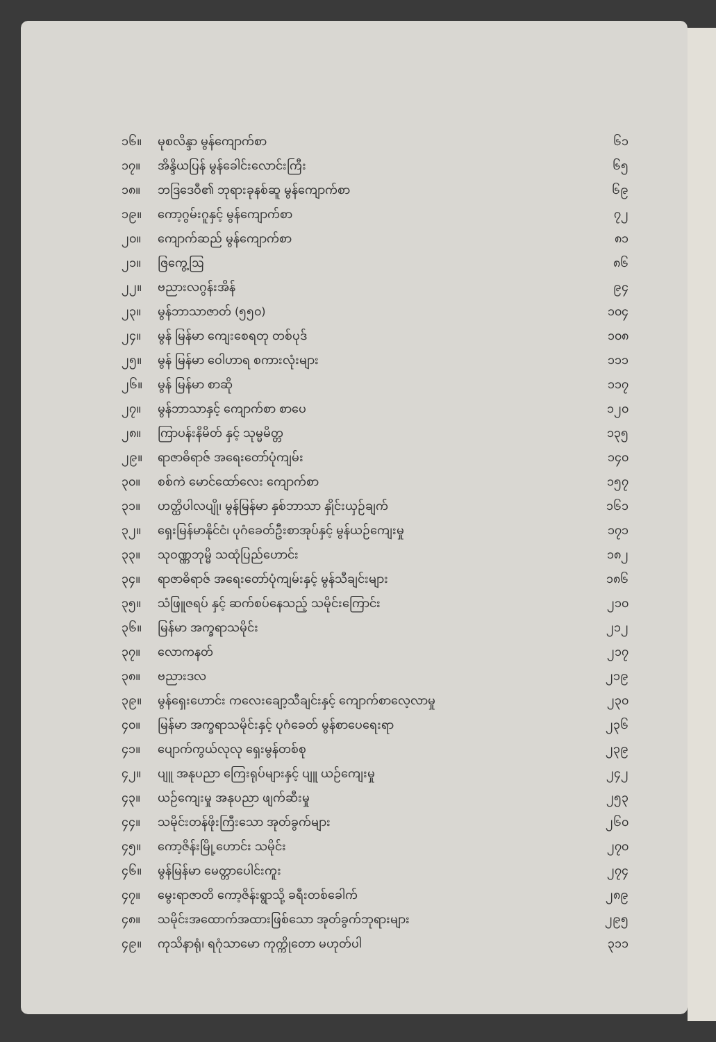| ၁၆။ | မုစလိန္ဒာ မွန်ကျောက်စာ | ၆၁ |
| ၁၇။ | အိန္ဒိယပြန် မွန်ခေါင်းလောင်းကြီး | ၆၅ |
| ၁၈။ | ဘဒြဒေဝီ၏ ဘုရားခုနစ်ဆူ မွန်ကျောက်စာ | ၆၉ |
| ၁၉။ | ကော့ဂွမ်းဂူနှင့် မွန်ကျောက်စာ | ၇၂ |
| ၂၀။ | ကျောက်ဆည် မွန်ကျောက်စာ | ၈၁ |
| ၂၁။ | ဇြကွေ့ဩ | ၈၆ |
| ၂၂။ | ဗညားလဂွန်းအိန် | ၉၄ |
| ၂၃။ | မွန်ဘာသာဇာတ် (၅၅၀) | ၁၀၄ |
| ၂၄။ | မွန် မြန်မာ ကျေးစေရတု တစ်ပုဒ် | ၁၀၈ |
| ၂၅။ | မွန် မြန်မာ ဝေါဟာရ စကားလုံးများ | ၁၁၁ |
| ၂၆။ | မွန် မြန်မာ စာဆို | ၁၁၇ |
| ၂၇။ | မွန်ဘာသာနှင့် ကျောက်စာ စာပေ | ၁၂၀ |
| ၂၈။ | ကြာပန်းနိမိတ် နှင့် သုမ္မမိတ္တ | ၁၃၅ |
| ၂၉။ | ရာဇာဓိရာဇ် အရေးတော်ပုံကျမ်း | ၁၄၀ |
| ၃၀။ | စစ်ကဲ မောင်ထော်လေး ကျောက်စာ | ၁၅၇ |
| ၃၁။ | ဟတ္ထိပါလပျို၊ မွန်မြန်မာ နှစ်ဘာသာ နှိုင်းယှဉ်ချက် | ၁၆၁ |
| ၃၂။ | ရှေးမြန်မာနိုင်ငံ၊ ပုဂံခေတ်ဦးစာအုပ်နှင့် မွန်ယဉ်ကျေးမှု | ၁၇၁ |
| ၃၃။ | သုဝဏ္ဏဘုမ္မိ သထုံပြည်ဟောင်း | ၁၈၂ |
| ၃၄။ | ရာဇာဓိရာဇ် အရေးတော်ပုံကျမ်းနှင့် မွန်သီချင်းများ | ၁၈၆ |
| ၃၅။ | သံဖြူဇရပ် နှင့် ဆက်စပ်နေသည့် သမိုင်းကြောင်း | ၂၁၀ |
| ၃၆။ | မြန်မာ အက္ခရာသမိုင်း | ၂၁၂ |
| ၃၇။ | လောကနတ် | ၂၁၇ |
| ၃၈။ | ဗညားဒလ | ၂၁၉ |
| ၃၉။ | မွန်ရှေးဟောင်း ကလေးချော့သီချင်းနှင့် ကျောက်စာလေ့လာမှု | ၂၃၀ |
| ၄၀။ | မြန်မာ အက္ခရာသမိုင်းနှင့် ပုဂံခေတ် မွန်စာပေရေးရာ | ၂၃၆ |
| ၄၁။ | ပျောက်ကွယ်လုလု ရှေးမွန်တစ်စု | ၂၃၉ |
| ၄၂။ | ပျူ အနုပညာ ကြေးရုပ်များနှင့် ပျူ ယဉ်ကျေးမှု | ၂၄၂ |
| ၄၃။ | ယဉ်ကျေးမှု အနုပညာ ဖျက်ဆီးမှု | ၂၅၃ |
| ၄၄။ | သမိုင်းတန်ဖိုးကြီးသော အုတ်ခွက်များ | ၂၆၀ |
| ၄၅။ | ကော့ဇိန်းမြို့ဟောင်း သမိုင်း | ၂၇၀ |
| ၄၆။ | မွန်မြန်မာ မေတ္တာပေါင်းကူး | ၂၇၄ |
| ၄၇။ | မွေးရာဇာတိ ကော့ဇိန်းရွာသို့ ခရီးတစ်ခေါက် | ၂၈၉ |
| ၄၈။ | သမိုင်းအထောက်အထားဖြစ်သော အုတ်ခွက်ဘုရားများ | ၂၉၅ |
| ၄၉။ | ကုသိနာရုံ၊ ရဂုံသာမော ကုက္ကိုတော မဟုတ်ပါ | ၃၁၁ |